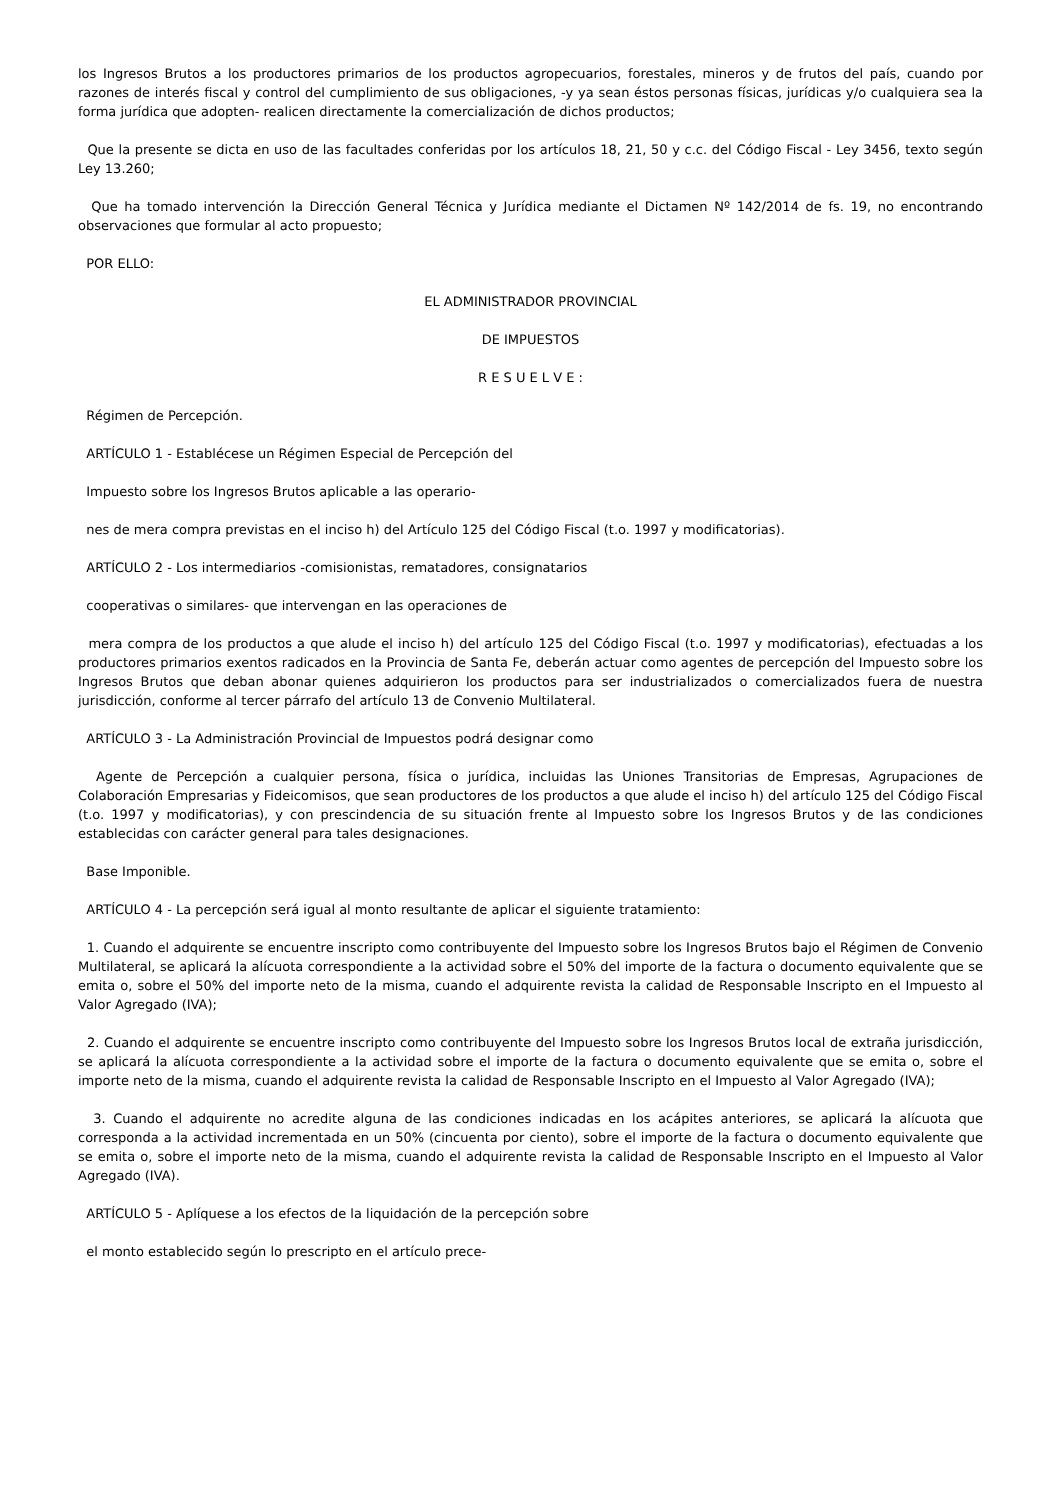los Ingresos Brutos a los productores primarios de los productos agropecuarios, forestales, mineros y de frutos del país, cuando por razones de interés fiscal y control del cumplimiento de sus obligaciones, -y ya sean éstos personas físicas, jurídicas y/o cualquiera sea la forma jurídica que adopten- realicen directamente la comercialización de dichos productos;
Que la presente se dicta en uso de las facultades conferidas por los artículos 18, 21, 50 y c.c. del Código Fiscal - Ley 3456, texto según Ley 13.260;
Que ha tomado intervención la Dirección General Técnica y Jurídica mediante el Dictamen Nº 142/2014 de fs. 19, no encontrando observaciones que formular al acto propuesto;
POR ELLO:
EL ADMINISTRADOR PROVINCIAL
DE IMPUESTOS
R E S U E L V E :
Régimen de Percepción.
ARTÍCULO 1 - Establécese un Régimen Especial de Percepción del
Impuesto sobre los Ingresos Brutos aplicable a las operario-
nes de mera compra previstas en el inciso h) del Artículo 125 del Código Fiscal (t.o. 1997 y modificatorias).
ARTÍCULO 2 - Los intermediarios -comisionistas, rematadores, consignatarios
cooperativas o similares- que intervengan en las operaciones de
mera compra de los productos a que alude el inciso h) del artículo 125 del Código Fiscal (t.o. 1997 y modificatorias), efectuadas a los productores primarios exentos radicados en la Provincia de Santa Fe, deberán actuar como agentes de percepción del Impuesto sobre los Ingresos Brutos que deban abonar quienes adquirieron los productos para ser industrializados o comercializados fuera de nuestra jurisdicción, conforme al tercer párrafo del artículo 13 de Convenio Multilateral.
ARTÍCULO 3 - La Administración Provincial de Impuestos podrá designar como
Agente de Percepción a cualquier persona, física o jurídica, incluidas las Uniones Transitorias de Empresas, Agrupaciones de Colaboración Empresarias y Fideicomisos, que sean productores de los productos a que alude el inciso h) del artículo 125 del Código Fiscal (t.o. 1997 y modificatorias), y con prescindencia de su situación frente al Impuesto sobre los Ingresos Brutos y de las condiciones establecidas con carácter general para tales designaciones.
Base Imponible.
ARTÍCULO 4 - La percepción será igual al monto resultante de aplicar el siguiente tratamiento:
1. Cuando el adquirente se encuentre inscripto como contribuyente del Impuesto sobre los Ingresos Brutos bajo el Régimen de Convenio Multilateral, se aplicará la alícuota correspondiente a la actividad sobre el 50% del importe de la factura o documento equivalente que se emita o, sobre el 50% del importe neto de la misma, cuando el adquirente revista la calidad de Responsable Inscripto en el Impuesto al Valor Agregado (IVA);
2. Cuando el adquirente se encuentre inscripto como contribuyente del Impuesto sobre los Ingresos Brutos local de extraña jurisdicción, se aplicará la alícuota correspondiente a la actividad sobre el importe de la factura o documento equivalente que se emita o, sobre el importe neto de la misma, cuando el adquirente revista la calidad de Responsable Inscripto en el Impuesto al Valor Agregado (IVA);
3. Cuando el adquirente no acredite alguna de las condiciones indicadas en los acápites anteriores, se aplicará la alícuota que corresponda a la actividad incrementada en un 50% (cincuenta por ciento), sobre el importe de la factura o documento equivalente que se emita o, sobre el importe neto de la misma, cuando el adquirente revista la calidad de Responsable Inscripto en el Impuesto al Valor Agregado (IVA).
ARTÍCULO 5 - Aplíquese a los efectos de la liquidación de la percepción sobre
el monto establecido según lo prescripto en el artículo prece-